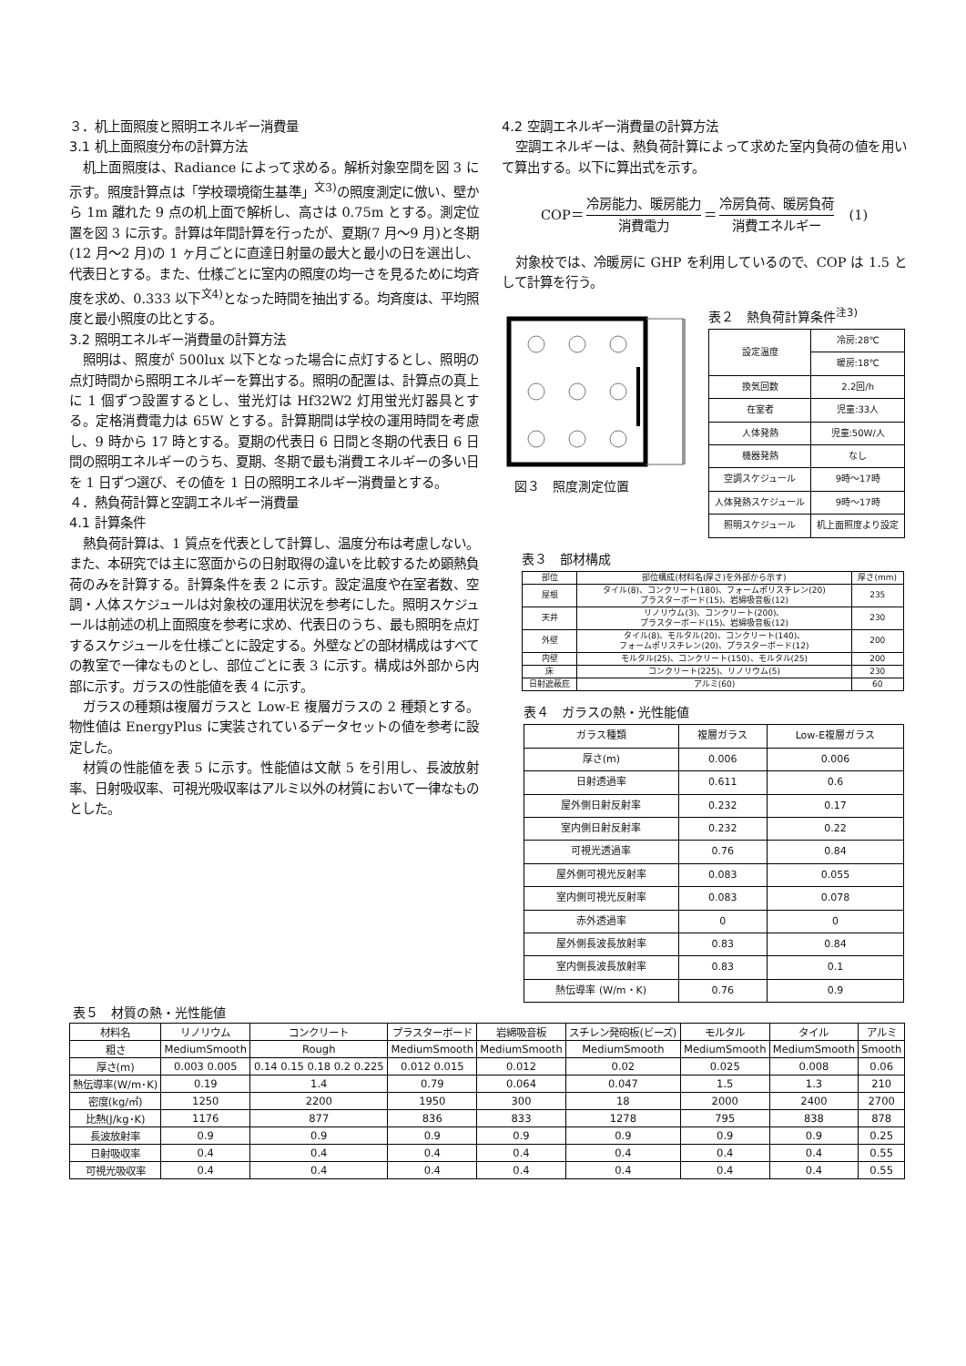３．机上面照度と照明エネルギー消費量
3.1 机上面照度分布の計算方法
机上面照度は、Radiance によって求める。解析対象空間を図 3 に示す。照度計算点は「学校環境衛生基準」<sup>文3)</sup>の照度測定に倣い、壁から 1m 離れた 9 点の机上面で解析し、高さは 0.75m とする。測定位置を図 3 に示す。計算は年間計算を行ったが、夏期(7 月～9 月)と冬期(12 月～2 月)の 1 ヶ月ごとに直達日射量の最大と最小の日を選出し、代表日とする。また、仕様ごとに室内の照度の均一さを見るために均斉度を求め、0.333 以下<sup>文4)</sup>となった時間を抽出する。均斉度は、平均照度と最小照度の比とする。
3.2 照明エネルギー消費量の計算方法
照明は、照度が 500lux 以下となった場合に点灯するとし、照明の点灯時間から照明エネルギーを算出する。照明の配置は、計算点の真上に 1 個ずつ設置するとし、蛍光灯は Hf32W2 灯用蛍光灯器具とする。定格消費電力は 65W とする。計算期間は学校の運用時間を考慮し、9 時から 17 時とする。夏期の代表日 6 日間と冬期の代表日 6 日間の照明エネルギーのうち、夏期、冬期で最も消費エネルギーの多い日を 1 日ずつ選び、その値を 1 日の照明エネルギー消費量とする。
４．熱負荷計算と空調エネルギー消費量
4.1 計算条件
熱負荷計算は、1 質点を代表として計算し、温度分布は考慮しない。また、本研究では主に窓面からの日射取得の違いを比較するため顕熱負荷のみを計算する。計算条件を表 2 に示す。設定温度や在室者数、空調・人体スケジュールは対象校の運用状況を参考にした。照明スケジュールは前述の机上面照度を参考に求め、代表日のうち、最も照明を点灯するスケジュールを仕様ごとに設定する。外壁などの部材構成はすべての教室で一律なものとし、部位ごとに表 3 に示す。構成は外部から内部に示す。ガラスの性能値を表 4 に示す。
ガラスの種類は複層ガラスと Low-E 複層ガラスの 2 種類とする。物性値は EnergyPlus に実装されているデータセットの値を参考に設定した。
材質の性能値を表 5 に示す。性能値は文献 5 を引用し、長波放射率、日射吸収率、可視光吸収率はアルミ以外の材質において一律なものとした。
4.2 空調エネルギー消費量の計算方法
空調エネルギーは、熱負荷計算によって求めた室内負荷の値を用いて算出する。以下に算出式を示す。
COP＝ 冷房能力、暖房能力 消費電力 ＝ 冷房負荷、暖房負荷 消費エネルギー (1)
対象校では、冷暖房に GHP を利用しているので、COP は 1.5 として計算を行う。
図３　照度測定位置 表２　熱負荷計算条件<sup>注3)</sup>
| 設定温度 | 冷房:28℃ |
| | 暖房:18℃ |
| 換気回数 | 2.2回/h |
| 在室者 | 児童:33人 |
| 人体発熱 | 児童:50W/人 |
| 機器発熱 | なし |
| 空調スケジュール | 9時～17時 |
| 人体発熱スケジュール | 9時～17時 |
| 照明スケジュール | 机上面照度より設定 |
表３　部材構成
| 部位 | 部位構成(材料名(厚さ)を外部から示す) | 厚さ(mm) |
| --- | --- | --- |
| 屋根 | タイル(8)、コンクリート(180)、フォームポリスチレン(20) プラスターボード(15)、岩綿吸音板(12) | 235 |
| 天井 | リノリウム(3)、コンクリート(200)、 プラスターボード(15)、岩綿吸音板(12) | 230 |
| 外壁 | タイル(8)、モルタル(20)、コンクリート(140)、 フォームポリスチレン(20)、プラスターボード(12) | 200 |
| 内壁 | モルタル(25)、コンクリート(150)、モルタル(25) | 200 |
| 床 | コンクリート(225)、リノリウム(5) | 230 |
| 日射遮蔽庇 | アルミ(60) | 60 |
表４　ガラスの熱・光性能値
| ガラス種類 | 複層ガラス | Low-E複層ガラス |
| --- | --- | --- |
| 厚さ(m) | 0.006 | 0.006 |
| 日射透過率 | 0.611 | 0.6 |
| 屋外側日射反射率 | 0.232 | 0.17 |
| 室内側日射反射率 | 0.232 | 0.22 |
| 可視光透過率 | 0.76 | 0.84 |
| 屋外側可視光反射率 | 0.083 | 0.055 |
| 室内側可視光反射率 | 0.083 | 0.078 |
| 赤外透過率 | 0 | 0 |
| 屋外側長波長放射率 | 0.83 | 0.84 |
| 室内側長波長放射率 | 0.83 | 0.1 |
| 熱伝導率 (W/m・K) | 0.76 | 0.9 |
表５　材質の熱・光性能値
| 材料名 | リノリウム | コンクリート | プラスターボード | 岩綿吸音板 | スチレン発砲板(ビーズ) | モルタル | タイル | アルミ |
| --- | --- | --- | --- | --- | --- | --- | --- | --- |
| 粗さ | MediumSmooth | Rough | MediumSmooth | MediumSmooth | MediumSmooth | MediumSmooth | MediumSmooth | Smooth |
| 厚さ(m) | 0.003 0.005 | 0.14 0.15 0.18 0.2 0.225 | 0.012 0.015 | 0.012 | 0.02 | 0.025 | 0.008 | 0.06 |
| 熱伝導率(W/m･K) | 0.19 | 1.4 | 0.79 | 0.064 | 0.047 | 1.5 | 1.3 | 210 |
| 密度(kg/㎥) | 1250 | 2200 | 1950 | 300 | 18 | 2000 | 2400 | 2700 |
| 比熱(J/kg･K) | 1176 | 877 | 836 | 833 | 1278 | 795 | 838 | 878 |
| 長波放射率 | 0.9 | 0.9 | 0.9 | 0.9 | 0.9 | 0.9 | 0.9 | 0.25 |
| 日射吸収率 | 0.4 | 0.4 | 0.4 | 0.4 | 0.4 | 0.4 | 0.4 | 0.55 |
| 可視光吸収率 | 0.4 | 0.4 | 0.4 | 0.4 | 0.4 | 0.4 | 0.4 | 0.55 |